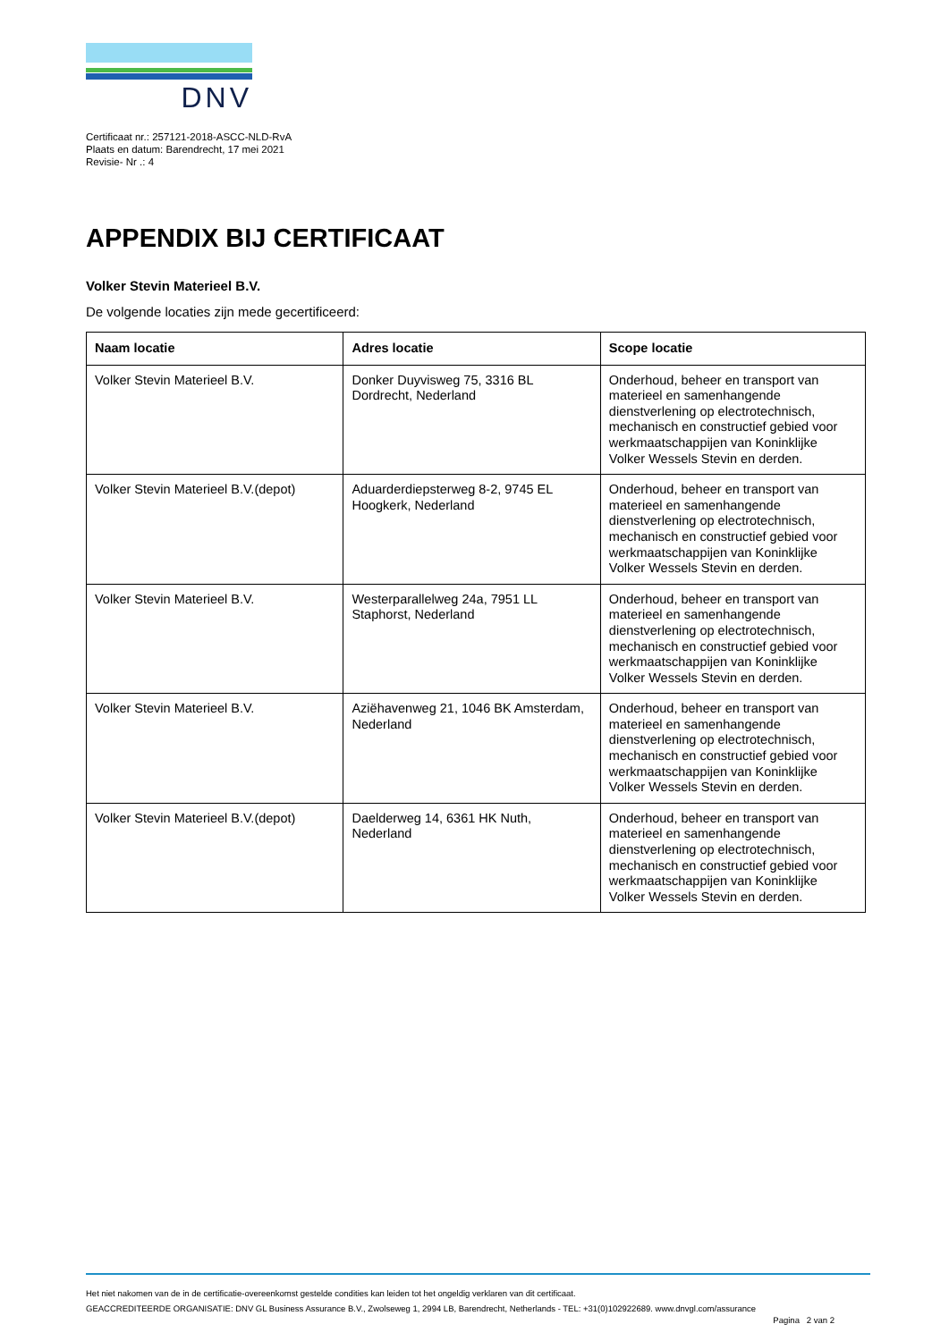DNV
Certificaat nr.: 257121-2018-ASCC-NLD-RvA
Plaats en datum: Barendrecht, 17 mei 2021
Revisie- Nr .: 4
APPENDIX BIJ CERTIFICAAT
Volker Stevin Materieel B.V.
De volgende locaties zijn mede gecertificeerd:
| Naam locatie | Adres locatie | Scope locatie |
| --- | --- | --- |
| Volker Stevin Materieel B.V. | Donker Duyvisweg 75, 3316 BL Dordrecht, Nederland | Onderhoud, beheer en transport van materieel en samenhangende dienstverlening op electrotechnisch, mechanisch en constructief gebied voor werkmaatschappijen van Koninklijke Volker Wessels Stevin en derden. |
| Volker Stevin Materieel B.V.(depot) | Aduarderdiepsterweg 8-2, 9745 EL Hoogkerk, Nederland | Onderhoud, beheer en transport van materieel en samenhangende dienstverlening op electrotechnisch, mechanisch en constructief gebied voor werkmaatschappijen van Koninklijke Volker Wessels Stevin en derden. |
| Volker Stevin Materieel B.V. | Westerparallelweg 24a, 7951 LL Staphorst, Nederland | Onderhoud, beheer en transport van materieel en samenhangende dienstverlening op electrotechnisch, mechanisch en constructief gebied voor werkmaatschappijen van Koninklijke Volker Wessels Stevin en derden. |
| Volker Stevin Materieel B.V. | Aziëhavenweg 21, 1046 BK Amsterdam, Nederland | Onderhoud, beheer en transport van materieel en samenhangende dienstverlening op electrotechnisch, mechanisch en constructief gebied voor werkmaatschappijen van Koninklijke Volker Wessels Stevin en derden. |
| Volker Stevin Materieel B.V.(depot) | Daelderweg 14, 6361 HK Nuth, Nederland | Onderhoud, beheer en transport van materieel en samenhangende dienstverlening op electrotechnisch, mechanisch en constructief gebied voor werkmaatschappijen van Koninklijke Volker Wessels Stevin en derden. |
Het niet nakomen van de in de certificatie-overeenkomst gestelde condities kan leiden tot het ongeldig verklaren van dit certificaat.
GEACCREDITEERDE ORGANISATIE: DNV GL Business Assurance B.V., Zwolseweg 1, 2994 LB, Barendrecht, Netherlands - TEL: +31(0)102922689. www.dnvgl.com/assurance
Pagina 2 van 2